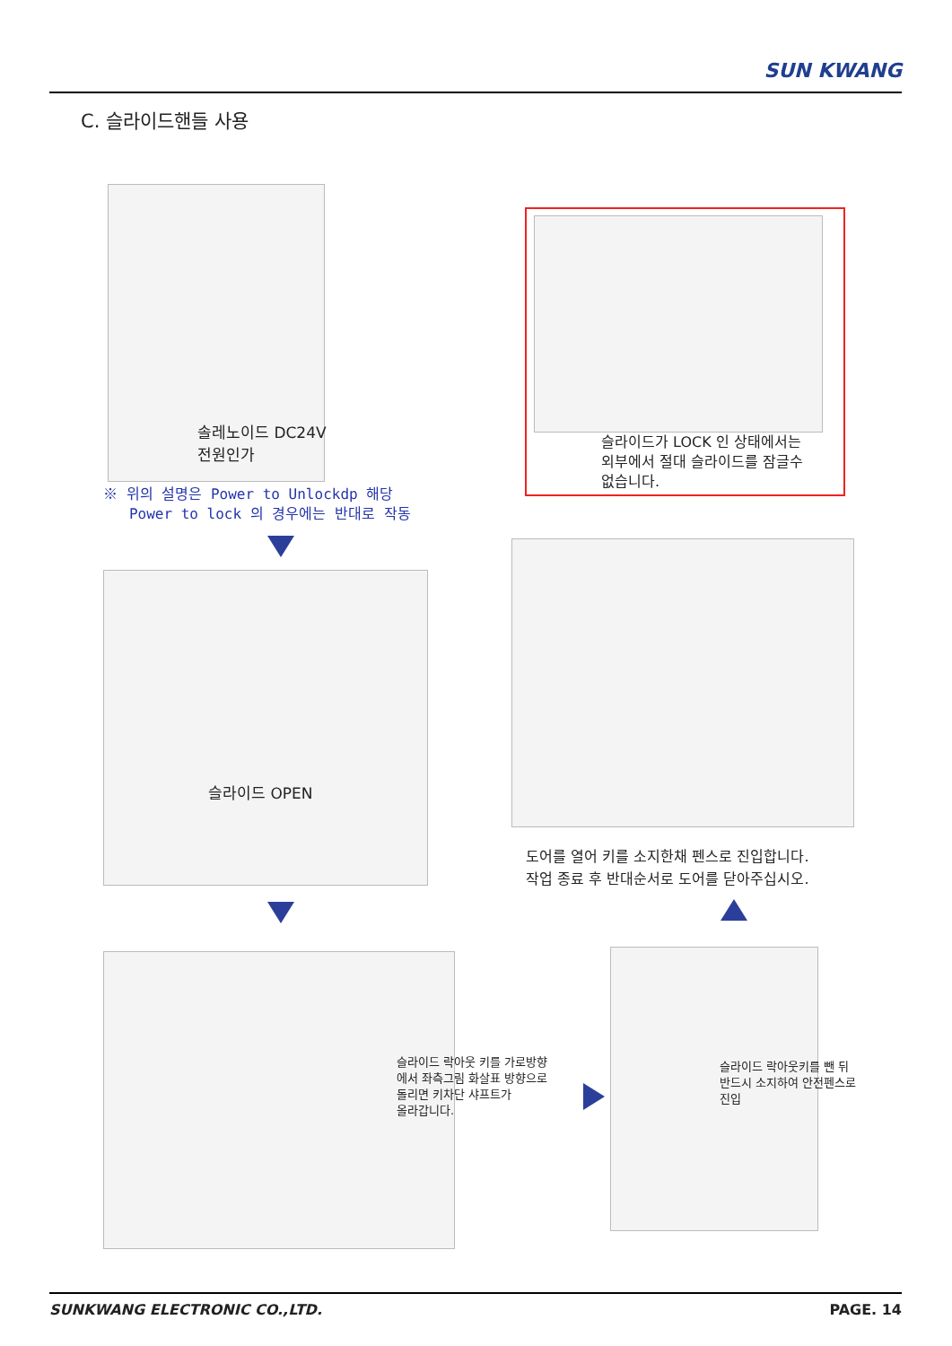SUN KWANG
C. 슬라이드핸들 사용
솔레노이드 DC24V
전원인가
※ 위의 설명은 Power to Unlockdp 해당
Power to lock 의 경우에는 반대로 작동
슬라이드가 LOCK 인 상태에서는
외부에서 절대 슬라이드를 잠글수
없습니다.
슬라이드 OPEN
도어를 열어 키를 소지한채 펜스로 진입합니다.
작업 종료 후 반대순서로 도어를 닫아주십시오.
슬라이드 락아웃 키를 가로방향
에서 좌측그림 화살표 방향으로
돌리면 키차단 샤프트가
올라갑니다.
슬라이드 락아웃키를 뺀 뒤
반드시 소지하여 안전펜스로
진입
SUNKWANG ELECTRONIC CO.,LTD. PAGE. 14